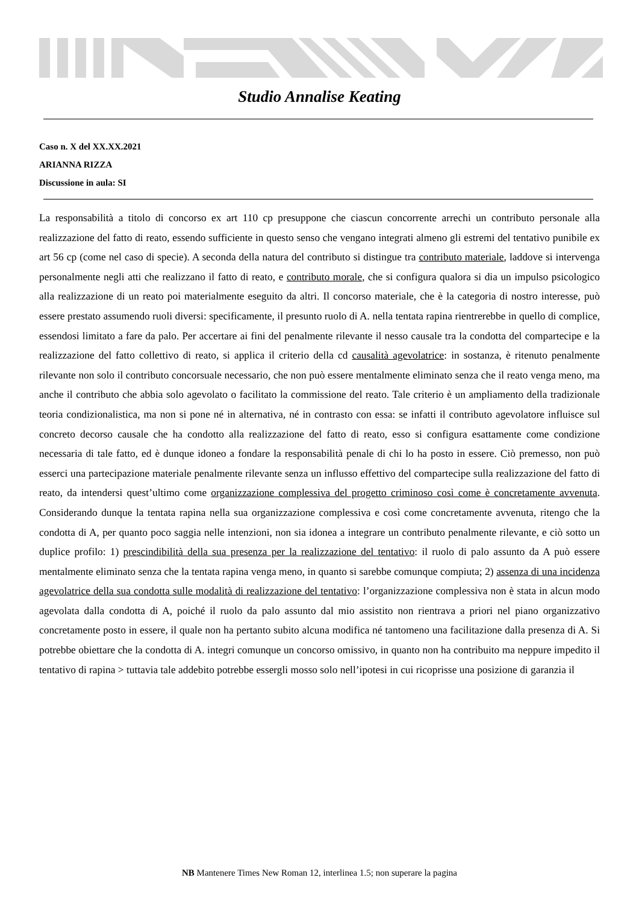Studio Annalise Keating
Caso n. X del XX.XX.2021
ARIANNA RIZZA
Discussione in aula: SI
La responsabilità a titolo di concorso ex art 110 cp presuppone che ciascun concorrente arrechi un contributo personale alla realizzazione del fatto di reato, essendo sufficiente in questo senso che vengano integrati almeno gli estremi del tentativo punibile ex art 56 cp (come nel caso di specie). A seconda della natura del contributo si distingue tra contributo materiale, laddove si intervenga personalmente negli atti che realizzano il fatto di reato, e contributo morale, che si configura qualora si dia un impulso psicologico alla realizzazione di un reato poi materialmente eseguito da altri. Il concorso materiale, che è la categoria di nostro interesse, può essere prestato assumendo ruoli diversi: specificamente, il presunto ruolo di A. nella tentata rapina rientrerebbe in quello di complice, essendosi limitato a fare da palo. Per accertare ai fini del penalmente rilevante il nesso causale tra la condotta del compartecipe e la realizzazione del fatto collettivo di reato, si applica il criterio della cd causalità agevolatrice: in sostanza, è ritenuto penalmente rilevante non solo il contributo concorsuale necessario, che non può essere mentalmente eliminato senza che il reato venga meno, ma anche il contributo che abbia solo agevolato o facilitato la commissione del reato. Tale criterio è un ampliamento della tradizionale teoria condizionalistica, ma non si pone né in alternativa, né in contrasto con essa: se infatti il contributo agevolatore influisce sul concreto decorso causale che ha condotto alla realizzazione del fatto di reato, esso si configura esattamente come condizione necessaria di tale fatto, ed è dunque idoneo a fondare la responsabilità penale di chi lo ha posto in essere. Ciò premesso, non può esserci una partecipazione materiale penalmente rilevante senza un influsso effettivo del compartecipe sulla realizzazione del fatto di reato, da intendersi quest’ultimo come organizzazione complessiva del progetto criminoso così come è concretamente avvenuta. Considerando dunque la tentata rapina nella sua organizzazione complessiva e così come concretamente avvenuta, ritengo che la condotta di A, per quanto poco saggia nelle intenzioni, non sia idonea a integrare un contributo penalmente rilevante, e ciò sotto un duplice profilo: 1) prescindibilità della sua presenza per la realizzazione del tentativo: il ruolo di palo assunto da A può essere mentalmente eliminato senza che la tentata rapina venga meno, in quanto si sarebbe comunque compiuta; 2) assenza di una incidenza agevolatrice della sua condotta sulle modalità di realizzazione del tentativo: l’organizzazione complessiva non è stata in alcun modo agevolata dalla condotta di A, poiché il ruolo da palo assunto dal mio assistito non rientrava a priori nel piano organizzativo concretamente posto in essere, il quale non ha pertanto subito alcuna modifica né tantomeno una facilitazione dalla presenza di A. Si potrebbe obiettare che la condotta di A. integri comunque un concorso omissivo, in quanto non ha contribuito ma neppure impedito il tentativo di rapina > tuttavia tale addebito potrebbe essergli mosso solo nell’ipotesi in cui ricoprisse una posizione di garanzia il
NB Mantenere Times New Roman 12, interlinea 1.5; non superare la pagina